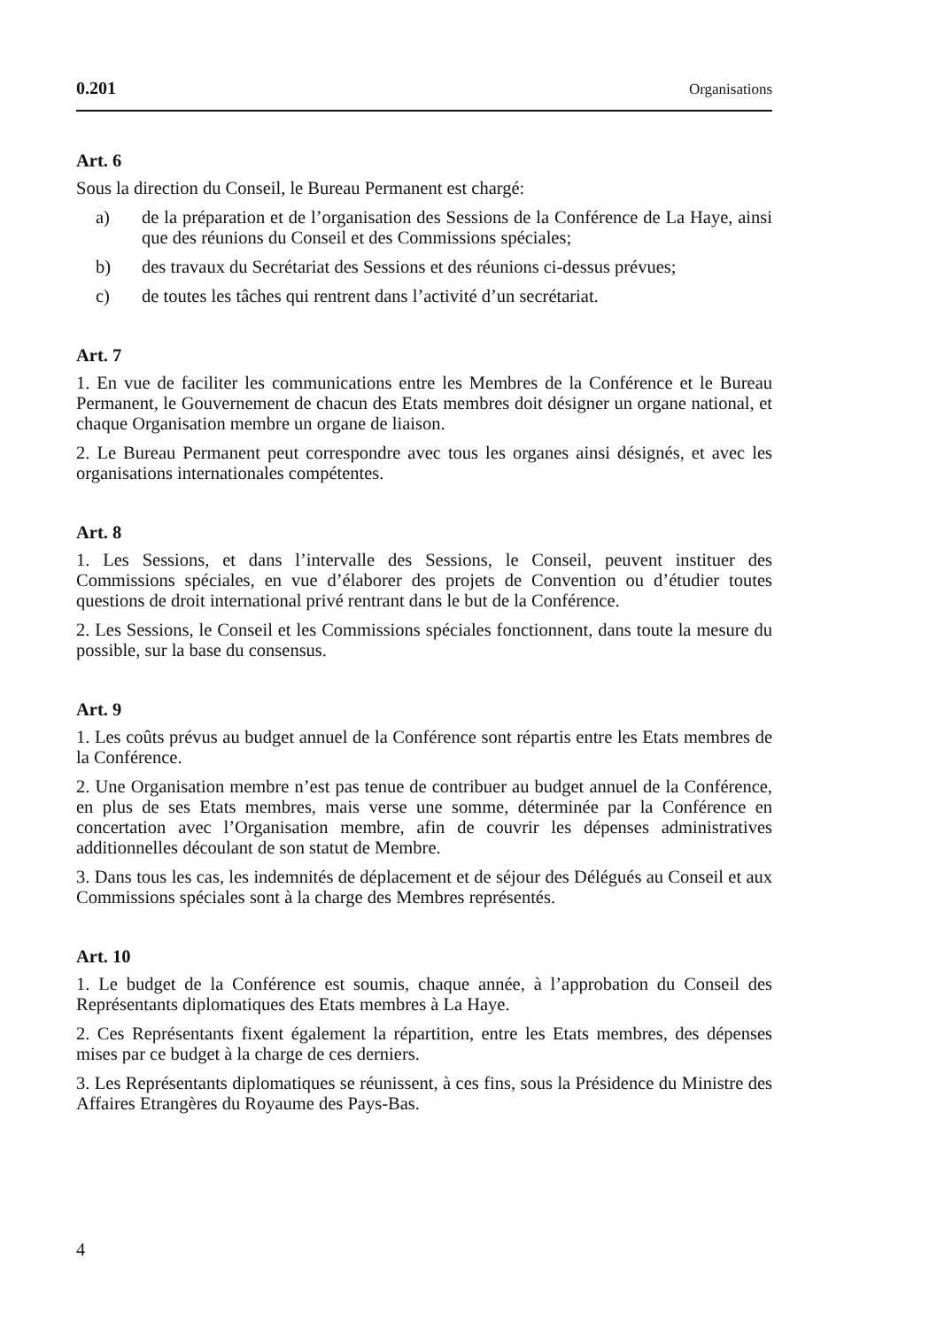0.201 Organisations
Art. 6
Sous la direction du Conseil, le Bureau Permanent est chargé:
a) de la préparation et de l’organisation des Sessions de la Conférence de La Haye, ainsi que des réunions du Conseil et des Commissions spéciales;
b) des travaux du Secrétariat des Sessions et des réunions ci-dessus prévues;
c) de toutes les tâches qui rentrent dans l’activité d’un secrétariat.
Art. 7
1. En vue de faciliter les communications entre les Membres de la Conférence et le Bureau Permanent, le Gouvernement de chacun des Etats membres doit désigner un organe national, et chaque Organisation membre un organe de liaison.
2. Le Bureau Permanent peut correspondre avec tous les organes ainsi désignés, et avec les organisations internationales compétentes.
Art. 8
1. Les Sessions, et dans l’intervalle des Sessions, le Conseil, peuvent instituer des Commissions spéciales, en vue d’élaborer des projets de Convention ou d’étudier toutes questions de droit international privé rentrant dans le but de la Conférence.
2. Les Sessions, le Conseil et les Commissions spéciales fonctionnent, dans toute la mesure du possible, sur la base du consensus.
Art. 9
1. Les coûts prévus au budget annuel de la Conférence sont répartis entre les Etats membres de la Conférence.
2. Une Organisation membre n’est pas tenue de contribuer au budget annuel de la Conférence, en plus de ses Etats membres, mais verse une somme, déterminée par la Conférence en concertation avec l’Organisation membre, afin de couvrir les dépenses administratives additionnelles découlant de son statut de Membre.
3. Dans tous les cas, les indemnités de déplacement et de séjour des Délégués au Conseil et aux Commissions spéciales sont à la charge des Membres représentés.
Art. 10
1. Le budget de la Conférence est soumis, chaque année, à l’approbation du Conseil des Représentants diplomatiques des Etats membres à La Haye.
2. Ces Représentants fixent également la répartition, entre les Etats membres, des dépenses mises par ce budget à la charge de ces derniers.
3. Les Représentants diplomatiques se réunissent, à ces fins, sous la Présidence du Ministre des Affaires Etrangères du Royaume des Pays-Bas.
4